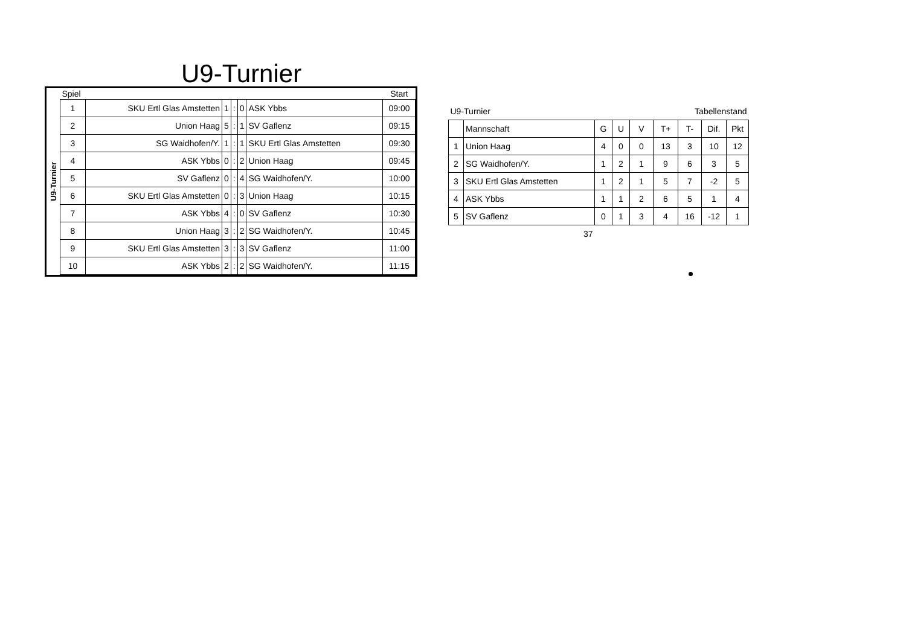U9-Turnier
U9-Turnier
| Spiel | | | | | | Start |
| 1 | SKU Ertl Glas Amstetten | 1 | : | 0 | ASK Ybbs | 09:00 |
| 2 | Union Haag | 5 | : | 1 | SV Gaflenz | 09:15 |
| 3 | SG Waidhofen/Y. | 1 | : | 1 | SKU Ertl Glas Amstetten | 09:30 |
| 4 | ASK Ybbs | 0 | : | 2 | Union Haag | 09:45 |
| 5 | SV Gaflenz | 0 | : | 4 | SG Waidhofen/Y. | 10:00 |
| 6 | SKU Ertl Glas Amstetten | 0 | : | 3 | Union Haag | 10:15 |
| 7 | ASK Ybbs | 4 | : | 0 | SV Gaflenz | 10:30 |
| 8 | Union Haag | 3 | : | 2 | SG Waidhofen/Y. | 10:45 |
| 9 | SKU Ertl Glas Amstetten | 3 | : | 3 | SV Gaflenz | 11:00 |
| 10 | ASK Ybbs | 2 | : | 2 | SG Waidhofen/Y. | 11:15 |
| U9-Turnier | | | Tabellenstand | | | | | |
| | Mannschaft | G | U | V | T+ | T- | Dif. | Pkt |
| 1 | Union Haag | 4 | 0 | 0 | 13 | 3 | 10 | 12 |
| 2 | SG Waidhofen/Y. | 1 | 2 | 1 | 9 | 6 | 3 | 5 |
| 3 | SKU Ertl Glas Amstetten | 1 | 2 | 1 | 5 | 7 | -2 | 5 |
| 4 | ASK Ybbs | 1 | 1 | 2 | 6 | 5 | 1 | 4 |
| 5 | SV Gaflenz | 0 | 1 | 3 | 4 | 16 | -12 | 1 |
| 37 | | | | | | | | |